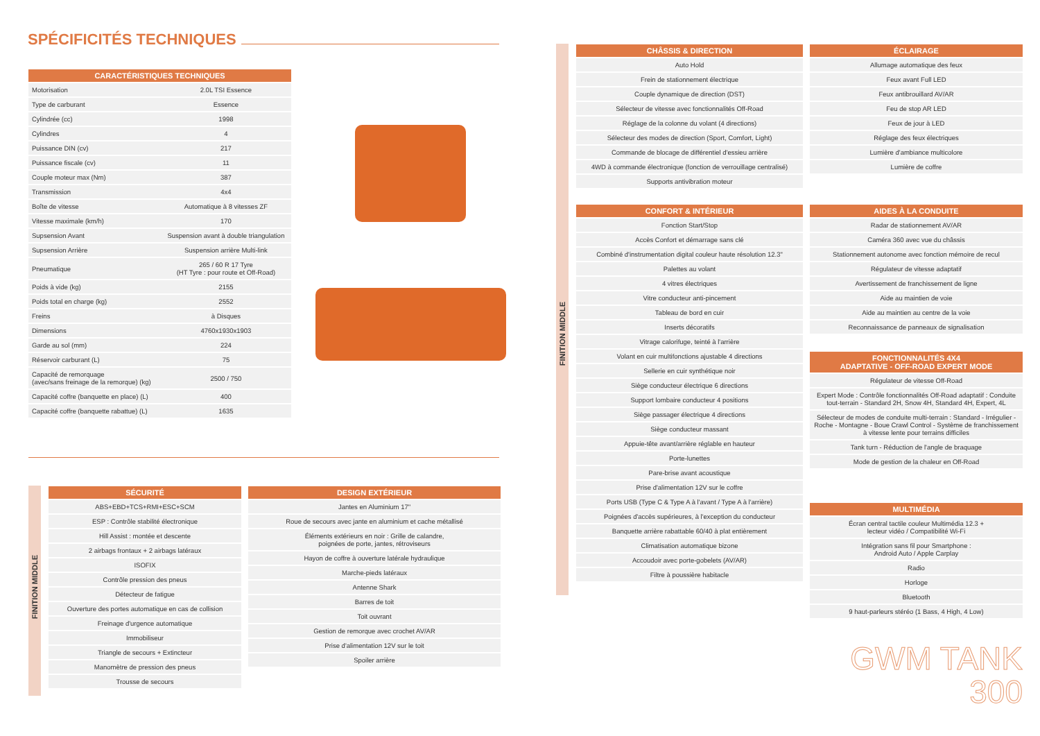SPÉCIFICITÉS TECHNIQUES
| CARACTÉRISTIQUES TECHNIQUES | |
| --- | --- |
| Motorisation | 2.0L TSI Essence |
| Type de carburant | Essence |
| Cylindrée (cc) | 1998 |
| Cylindres | 4 |
| Puissance DIN (cv) | 217 |
| Puissance fiscale (cv) | 11 |
| Couple moteur max (Nm) | 387 |
| Transmission | 4x4 |
| Boîte de vitesse | Automatique à 8 vitesses ZF |
| Vitesse maximale (km/h) | 170 |
| Supsension Avant | Suspension avant à double triangulation |
| Supsension Arrière | Suspension arrière Multi-link |
| Pneumatique | 265 / 60 R 17 Tyre (HT Tyre : pour route et Off-Road) |
| Poids à vide (kg) | 2155 |
| Poids total en charge (kg) | 2552 |
| Freins | à Disques |
| Dimensions | 4760x1930x1903 |
| Garde au sol (mm) | 224 |
| Réservoir carburant (L) | 75 |
| Capacité de remorquage (avec/sans freinage de la remorque) (kg) | 2500 / 750 |
| Capacité coffre (banquette en place) (L) | 400 |
| Capacité coffre (banquette rabattue) (L) | 1635 |
FINITION MIDDLE
| SÉCURITÉ |
| --- |
| ABS+EBD+TCS+RMI+ESC+SCM |
| ESP : Contrôle stabilité électronique |
| Hill Assist : montée et descente |
| 2 airbags frontaux + 2 airbags latéraux |
| ISOFIX |
| Contrôle pression des pneus |
| Détecteur de fatigue |
| Ouverture des portes automatique en cas de collision |
| Freinage d'urgence automatique |
| Immobiliseur |
| Triangle de secours + Extincteur |
| Manomètre de pression des pneus |
| Trousse de secours |
| DESIGN EXTÉRIEUR |
| --- |
| Jantes en Aluminium 17" |
| Roue de secours avec jante en aluminium et cache métallisé |
| Éléments extérieurs en noir : Grille de calandre, poignées de porte, jantes, rétroviseurs |
| Hayon de coffre à ouverture latérale hydraulique |
| Marche-pieds latéraux |
| Antenne Shark |
| Barres de toit |
| Toit ouvrant |
| Gestion de remorque avec crochet AV/AR |
| Prise d'alimentation 12V sur le toit |
| Spoiler arrière |
FINITION MIDDLE
| CHÂSSIS & DIRECTION |
| --- |
| Auto Hold |
| Frein de stationnement électrique |
| Couple dynamique de direction (DST) |
| Sélecteur de vitesse avec fonctionnalités Off-Road |
| Réglage de la colonne du volant (4 directions) |
| Sélecteur des modes de direction (Sport, Comfort, Light) |
| Commande de blocage de différentiel d'essieu arrière |
| 4WD à commande électronique (fonction de verrouillage centralisé) |
| Supports antivibration moteur |
| CONFORT & INTÉRIEUR |
| --- |
| Fonction Start/Stop |
| Accès Confort et démarrage sans clé |
| Combiné d'instrumentation digital couleur haute résolution 12.3" |
| Palettes au volant |
| 4 vitres électriques |
| Vitre conducteur anti-pincement |
| Tableau de bord en cuir |
| Inserts décoratifs |
| Vitrage calorifuge, teinté à l'arrière |
| Volant en cuir multifonctions ajustable 4 directions |
| Sellerie en cuir synthétique noir |
| Siège conducteur électrique 6 directions |
| Support lombaire conducteur 4 positions |
| Siège passager électrique 4 directions |
| Siège conducteur massant |
| Appuie-tête avant/arrière réglable en hauteur |
| Porte-lunettes |
| Pare-brise avant acoustique |
| Prise d'alimentation 12V sur le coffre |
| Ports USB (Type C & Type A à l'avant / Type A à l'arrière) |
| Poignées d'accès supérieures, à l'exception du conducteur |
| Banquette arrière rabattable 60/40 à plat entièrement |
| Climatisation automatique bizone |
| Accoudoir avec porte-gobelets (AV/AR) |
| Filtre à poussière habitacle |
| ÉCLAIRAGE |
| --- |
| Allumage automatique des feux |
| Feux avant Full LED |
| Feux antibrouillard AV/AR |
| Feu de stop AR LED |
| Feux de jour à LED |
| Réglage des feux électriques |
| Lumière d'ambiance multicolore |
| Lumière de coffre |
| AIDES À LA CONDUITE |
| --- |
| Radar de stationnement AV/AR |
| Caméra 360 avec vue du châssis |
| Stationnement autonome avec fonction mémoire de recul |
| Régulateur de vitesse adaptatif |
| Avertissement de franchissement de ligne |
| Aide au maintien de voie |
| Aide au maintien au centre de la voie |
| Reconnaissance de panneaux de signalisation |
| FONCTIONNALITÉS 4X4 ADAPTATIVE - OFF-ROAD EXPERT MODE |
| --- |
| Régulateur de vitesse Off-Road |
| Expert Mode : Contrôle fonctionnalités Off-Road adaptatif : Conduite tout-terrain - Standard 2H, Snow 4H, Standard 4H, Expert, 4L |
| Sélecteur de modes de conduite multi-terrain : Standard - Irrégulier - Roche - Montagne - Boue Crawl Control - Système de franchissement à vitesse lente pour terrains difficiles |
| Tank turn - Réduction de l'angle de braquage |
| Mode de gestion de la chaleur en Off-Road |
| MULTIMÉDIA |
| --- |
| Écran central tactile couleur Multimédia 12.3 + lecteur vidéo / Compatibilité Wi-Fi |
| Intégration sans fil pour Smartphone : Android Auto / Apple Carplay |
| Radio |
| Horloge |
| Bluetooth |
| 9 haut-parleurs stéréo (1 Bass, 4 High, 4 Low) |
GWM TANK
300